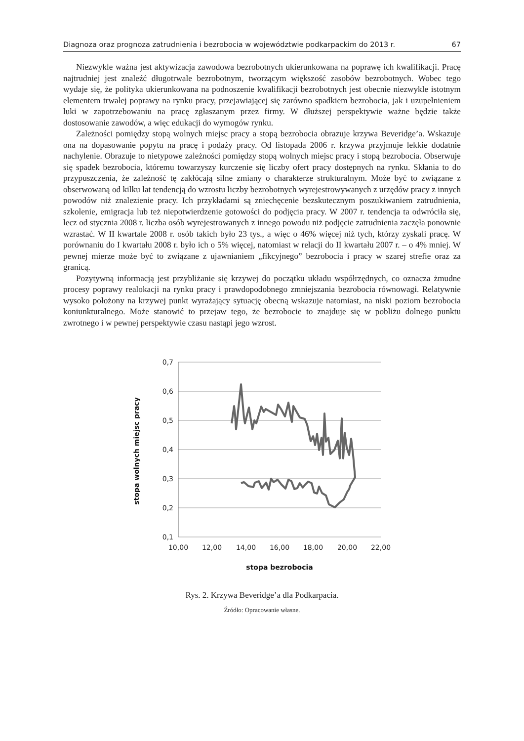Diagnoza oraz prognoza zatrudnienia i bezrobocia w województwie podkarpackim do 2013 r. 67
Niezwykle ważna jest aktywizacja zawodowa bezrobotnych ukierunkowana na poprawę ich kwalifikacji. Pracę najtrudniej jest znaleźć długotrwale bezrobotnym, tworzącym większość zasobów bezrobotnych. Wobec tego wydaje się, że polityka ukierunkowana na podnoszenie kwalifikacji bezrobotnych jest obecnie niezwykle istotnym elementem trwałej poprawy na rynku pracy, przejawiającej się zarówno spadkiem bezrobocia, jak i uzupełnieniem luki w zapotrzebowaniu na pracę zgłaszanym przez firmy. W dłuższej perspektywie ważne będzie także dostosowanie zawodów, a więc edukacji do wymogów rynku.
Zależności pomiędzy stopą wolnych miejsc pracy a stopą bezrobocia obrazuje krzywa Beveridge’a. Wskazuje ona na dopasowanie popytu na pracę i podaży pracy. Od listopada 2006 r. krzywa przyjmuje lekkie dodatnie nachylenie. Obrazuje to nietypowe zależności pomiędzy stopą wolnych miejsc pracy i stopą bezrobocia. Obserwuje się spadek bezrobocia, któremu towarzyszy kurczenie się liczby ofert pracy dostępnych na rynku. Skłania to do przypuszczenia, że zależność tę zakłócają silne zmiany o charakterze strukturalnym. Może być to związane z obserwowaną od kilku lat tendencją do wzrostu liczby bezrobotnych wyrejestrowywanych z urzędów pracy z innych powodów niż znalezienie pracy. Ich przykładami są zniechęcenie bezskutecznym poszukiwaniem zatrudnienia, szkolenie, emigracja lub też niepotwierdzenie gotowości do podjęcia pracy. W 2007 r. tendencja ta odwróciła się, lecz od stycznia 2008 r. liczba osób wyrejestrowanych z innego powodu niż podjęcie zatrudnienia zaczęła ponownie wzrastać. W II kwartale 2008 r. osób takich było 23 tys., a więc o 46% więcej niż tych, którzy zyskali pracę. W porównaniu do I kwartału 2008 r. było ich o 5% więcej, natomiast w relacji do II kwartału 2007 r. – o 4% mniej. W pewnej mierze może być to związane z ujawnianiem „fikcyjnego” bezrobocia i pracy w szarej strefie oraz za granicą.
Pozytywną informacją jest przybliżanie się krzywej do początku układu współrzędnych, co oznacza żmudne procesy poprawy realokacji na rynku pracy i prawdopodobnego zmniejszania bezrobocia równowagi. Relatywnie wysoko położony na krzywej punkt wyrażający sytuację obecną wskazuje natomiast, na niski poziom bezrobocia koniunkturalnego. Może stanowić to przejaw tego, że bezrobocie to znajduje się w pobliżu dolnego punktu zwrotnego i w pewnej perspektywie czasu nastąpi jego wzrost.
0,7
0,6
0,5
0,4
0,3
0,2
0,1
10,00
12,00
14,00
16,00
18,00
20,00
22,00
stopa bezrobocia
stopa wolnych miejsc pracy
Rys. 2. Krzywa Beveridge’a dla Podkarpacia.
Źródło: Opracowanie własne.